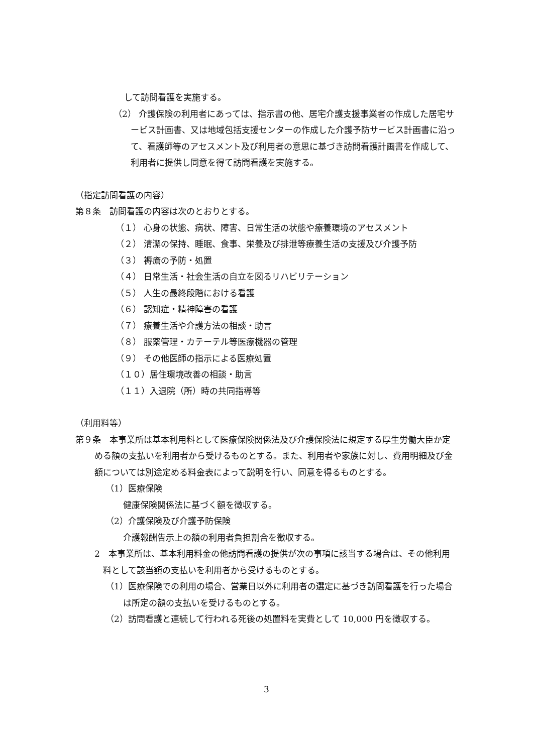して訪問看護を実施する。
（2） 介護保険の利用者にあっては、指示書の他、居宅介護支援事業者の作成した居宅サービス計画書、又は地域包括支援センターの作成した介護予防サービス計画書に沿って、看護師等のアセスメント及び利用者の意思に基づき訪問看護計画書を作成して、利用者に提供し同意を得て訪問看護を実施する。
（指定訪問看護の内容）
第８条　訪問看護の内容は次のとおりとする。
（１） 心身の状態、病状、障害、日常生活の状態や療養環境のアセスメント
（２） 清潔の保持、睡眠、食事、栄養及び排泄等療養生活の支援及び介護予防
（３） 褥瘡の予防・処置
（４） 日常生活・社会生活の自立を図るリハビリテーション
（５） 人生の最終段階における看護
（６） 認知症・精神障害の看護
（７） 療養生活や介護方法の相談・助言
（８） 服薬管理・カテーテル等医療機器の管理
（９） その他医師の指示による医療処置
（１０）居住環境改善の相談・助言
（１１）入退院（所）時の共同指導等
（利用料等）
第９条　本事業所は基本利用料として医療保険関係法及び介護保険法に規定する厚生労働大臣か定める額の支払いを利用者から受けるものとする。また、利用者や家族に対し、費用明細及び金額については別途定める料金表によって説明を行い、同意を得るものとする。
（1）医療保険
健康保険関係法に基づく額を徴収する。
（2）介護保険及び介護予防保険
介護報酬告示上の額の利用者負担割合を徴収する。
2　本事業所は、基本利用料金の他訪問看護の提供が次の事項に該当する場合は、その他利用料として該当額の支払いを利用者から受けるものとする。
（1）医療保険での利用の場合、営業日以外に利用者の選定に基づき訪問看護を行った場合は所定の額の支払いを受けるものとする。
（2）訪問看護と連続して行われる死後の処置料を実費として 10,000 円を徴収する。
3